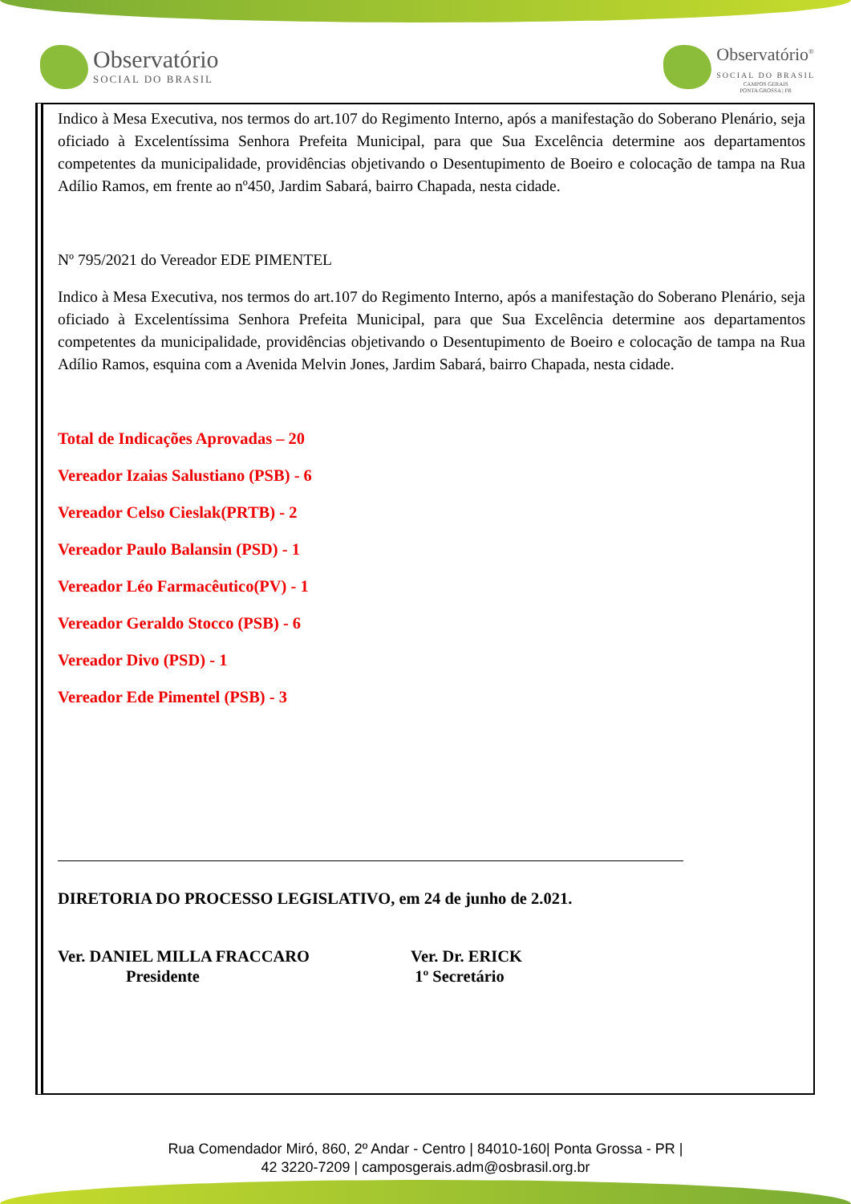Observatório
SOCIAL DO BRASIL
Observatório<sup>®</sup>
SOCIAL DO BRASIL
CAMPOS GERAIS
PONTA GROSSA | PR
Indico à Mesa Executiva, nos termos do art.107 do Regimento Interno, após a manifestação do Soberano Plenário, seja oficiado à Excelentíssima Senhora Prefeita Municipal, para que Sua Excelência determine aos departamentos competentes da municipalidade, providências objetivando o Desentupimento de Boeiro e colocação de tampa na Rua Adílio Ramos, em frente ao nº450, Jardim Sabará, bairro Chapada, nesta cidade.
Nº 795/2021 do Vereador EDE PIMENTEL
Indico à Mesa Executiva, nos termos do art.107 do Regimento Interno, após a manifestação do Soberano Plenário, seja oficiado à Excelentíssima Senhora Prefeita Municipal, para que Sua Excelência determine aos departamentos competentes da municipalidade, providências objetivando o Desentupimento de Boeiro e colocação de tampa na Rua Adílio Ramos, esquina com a Avenida Melvin Jones, Jardim Sabará, bairro Chapada, nesta cidade.
Total de Indicações Aprovadas – 20
Vereador Izaias Salustiano (PSB) - 6
Vereador Celso Cieslak(PRTB) - 2
Vereador Paulo Balansin (PSD) - 1
Vereador Léo Farmacêutico(PV) - 1
Vereador Geraldo Stocco (PSB) - 6
Vereador Divo (PSD) - 1
Vereador Ede Pimentel (PSB) - 3
DIRETORIA DO PROCESSO LEGISLATIVO, em 24 de junho de 2.021.
Ver. DANIEL MILLA FRACCARO
Presidente
Ver. Dr. ERICK
1º Secretário
Rua Comendador Miró, 860, 2º Andar - Centro | 84010-160| Ponta Grossa - PR |
42 3220-7209 | camposgerais.adm@osbrasil.org.br